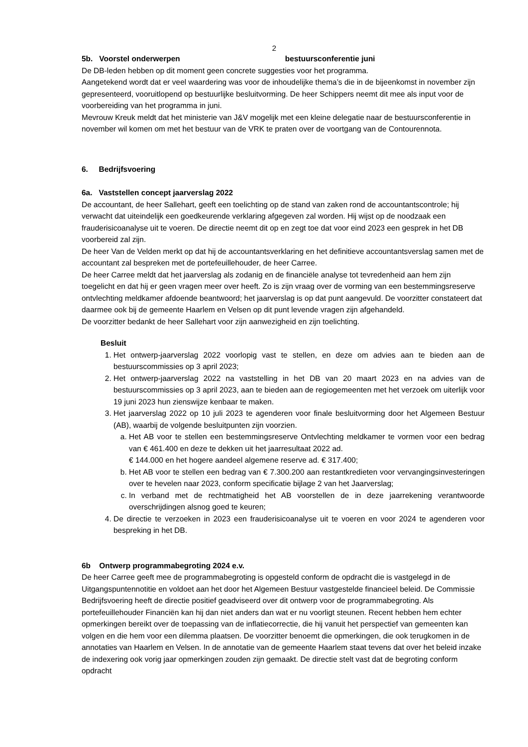2
5b. Voorstel onderwerpen bestuursconferentie juni
De DB-leden hebben op dit moment geen concrete suggesties voor het programma.
Aangetekend wordt dat er veel waardering was voor de inhoudelijke thema’s die in de bijeenkomst in november zijn gepresenteerd, vooruitlopend op bestuurlijke besluitvorming. De heer Schippers neemt dit mee als input voor de voorbereiding van het programma in juni.
Mevrouw Kreuk meldt dat het ministerie van J&V mogelijk met een kleine delegatie naar de bestuursconferentie in november wil komen om met het bestuur van de VRK te praten over de voortgang van de Contourennota.
6. Bedrijfsvoering
6a. Vaststellen concept jaarverslag 2022
De accountant, de heer Sallehart, geeft een toelichting op de stand van zaken rond de accountantscontrole; hij verwacht dat uiteindelijk een goedkeurende verklaring afgegeven zal worden. Hij wijst op de noodzaak een frauderisicoanalyse uit te voeren. De directie neemt dit op en zegt toe dat voor eind 2023 een gesprek in het DB voorbereid zal zijn.
De heer Van de Velden merkt op dat hij de accountantsverklaring en het definitieve accountantsverslag samen met de accountant zal bespreken met de portefeuillehouder, de heer Carree.
De heer Carree meldt dat het jaarverslag als zodanig en de financiële analyse tot tevredenheid aan hem zijn toegelicht en dat hij er geen vragen meer over heeft. Zo is zijn vraag over de vorming van een bestemmingsreserve ontvlechting meldkamer afdoende beantwoord; het jaarverslag is op dat punt aangevuld. De voorzitter constateert dat daarmee ook bij de gemeente Haarlem en Velsen op dit punt levende vragen zijn afgehandeld.
De voorzitter bedankt de heer Sallehart voor zijn aanwezigheid en zijn toelichting.
Besluit
1. Het ontwerp-jaarverslag 2022 voorlopig vast te stellen, en deze om advies aan te bieden aan de bestuurscommissies op 3 april 2023;
2. Het ontwerp-jaarverslag 2022 na vaststelling in het DB van 20 maart 2023 en na advies van de bestuurscommissies op 3 april 2023, aan te bieden aan de regiogemeenten met het verzoek om uiterlijk voor 19 juni 2023 hun zienswijze kenbaar te maken.
3. Het jaarverslag 2022 op 10 juli 2023 te agenderen voor finale besluitvorming door het Algemeen Bestuur (AB), waarbij de volgende besluitpunten zijn voorzien.
a. Het AB voor te stellen een bestemmingsreserve Ontvlechting meldkamer te vormen voor een bedrag van € 461.400 en deze te dekken uit het jaarresultaat 2022 ad.
€ 144.000 en het hogere aandeel algemene reserve ad. € 317.400;
b. Het AB voor te stellen een bedrag van € 7.300.200 aan restantkredieten voor vervangingsinvesteringen over te hevelen naar 2023, conform specificatie bijlage 2 van het Jaarverslag;
c. In verband met de rechtmatigheid het AB voorstellen de in deze jaarrekening verantwoorde overschrijdingen alsnog goed te keuren;
4. De directie te verzoeken in 2023 een frauderisicoanalyse uit te voeren en voor 2024 te agenderen voor bespreking in het DB.
6b Ontwerp programmabegroting 2024 e.v.
De heer Carree geeft mee de programmabegroting is opgesteld conform de opdracht die is vastgelegd in de Uitgangspuntennotitie en voldoet aan het door het Algemeen Bestuur vastgestelde financieel beleid. De Commissie Bedrijfsvoering heeft de directie positief geadviseerd over dit ontwerp voor de programmabegroting. Als portefeuillehouder Financiën kan hij dan niet anders dan wat er nu voorligt steunen. Recent hebben hem echter opmerkingen bereikt over de toepassing van de inflatiecorrectie, die hij vanuit het perspectief van gemeenten kan volgen en die hem voor een dilemma plaatsen. De voorzitter benoemt die opmerkingen, die ook terugkomen in de annotaties van Haarlem en Velsen. In de annotatie van de gemeente Haarlem staat tevens dat over het beleid inzake de indexering ook vorig jaar opmerkingen zouden zijn gemaakt. De directie stelt vast dat de begroting conform opdracht